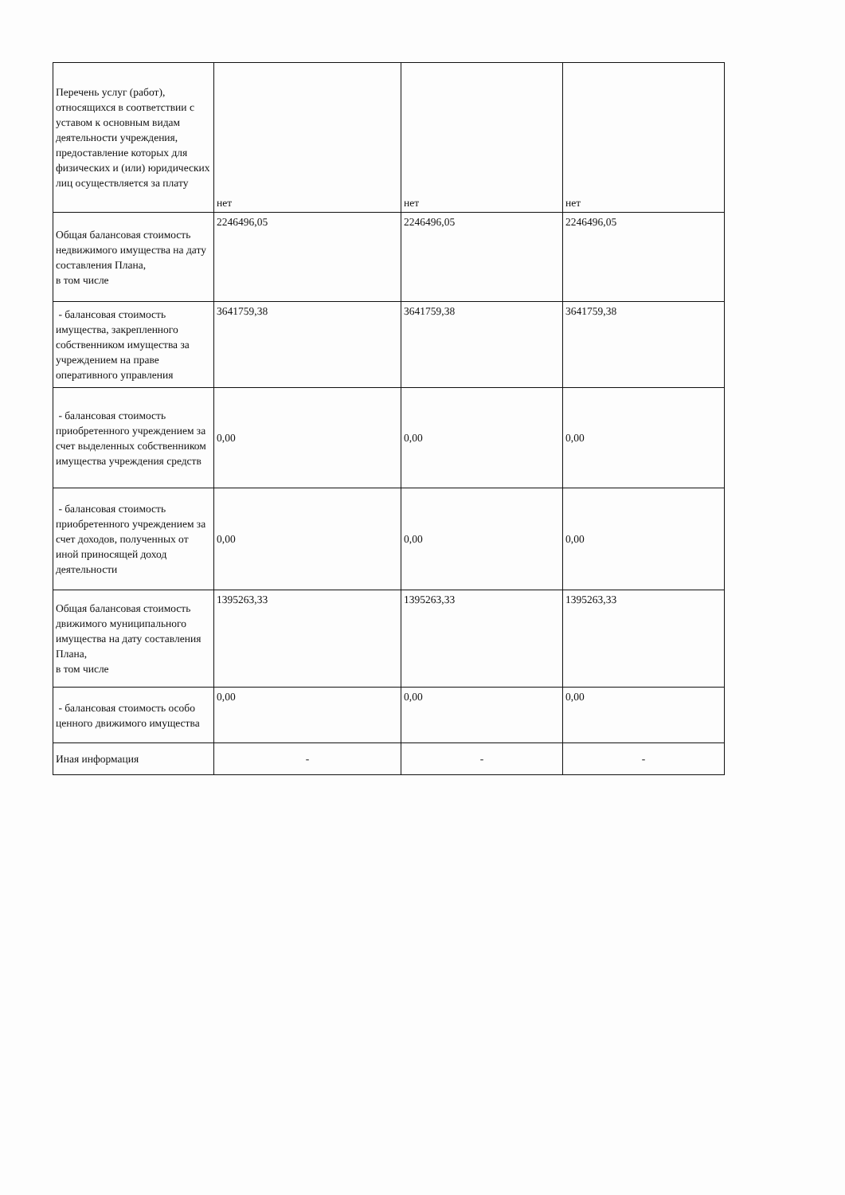| Перечень услуг (работ), относящихся в соответствии с уставом к основным видам деятельности учреждения, предоставление которых для физических и (или) юридических лиц осуществляется за плату | нет | нет | нет |
| Общая балансовая стоимость недвижимого имущества на дату составления Плана, в том числе | 2246496,05 | 2246496,05 | 2246496,05 |
| - балансовая стоимость имущества, закрепленного собственником имущества за учреждением на праве оперативного управления | 3641759,38 | 3641759,38 | 3641759,38 |
| - балансовая стоимость приобретенного учреждением за счет выделенных собственником имущества учреждения средств | 0,00 | 0,00 | 0,00 |
| - балансовая стоимость приобретенного учреждением за счет доходов, полученных от иной приносящей доход деятельности | 0,00 | 0,00 | 0,00 |
| Общая балансовая стоимость движимого муниципального имущества на дату составления Плана, в том числе | 1395263,33 | 1395263,33 | 1395263,33 |
| - балансовая стоимость особо ценного движимого имущества | 0,00 | 0,00 | 0,00 |
| Иная информация | - | - | - |